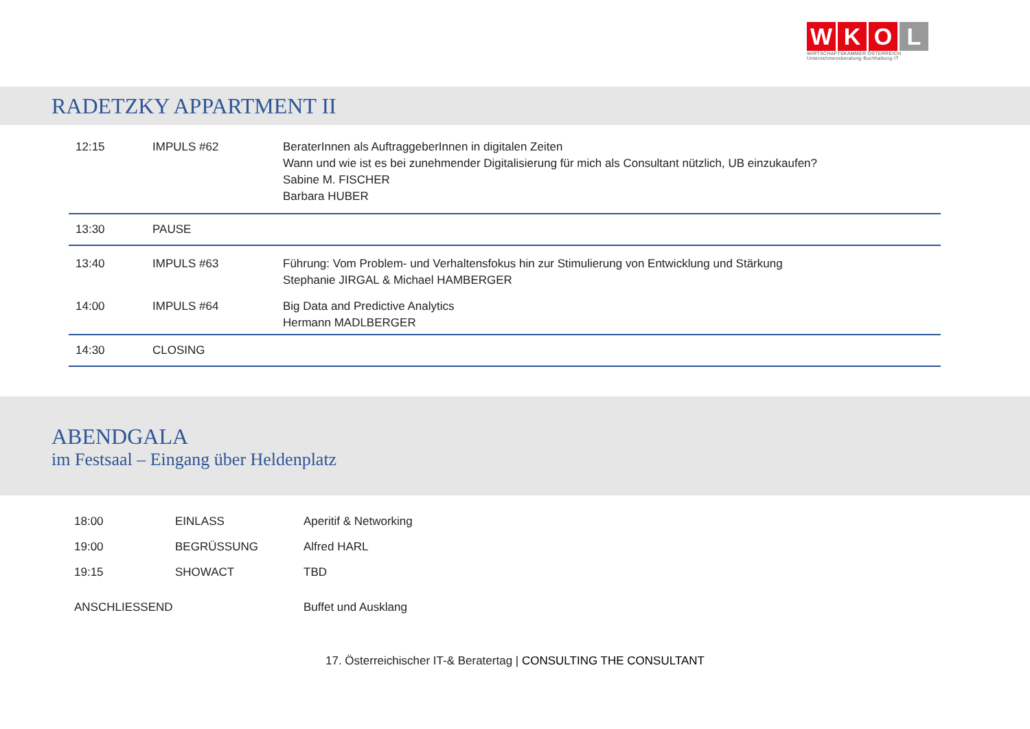W K O L
WIRTSCHAFTSKAMMER ÖSTERREICH
Unternehmensberatung·Buchhaltung·IT
RADETZKY APPARTMENT II
| 12:15 | IMPULS #62 | BeraterInnen als AuftraggeberInnen in digitalen Zeiten Wann und wie ist es bei zunehmender Digitalisierung für mich als Consultant nützlich, UB einzukaufen? Sabine M. FISCHER Barbara HUBER |
| 13:30 | PAUSE | |
| 13:40 | IMPULS #63 | Führung: Vom Problem- und Verhaltensfokus hin zur Stimulierung von Entwicklung und Stärkung Stephanie JIRGAL & Michael HAMBERGER |
| 14:00 | IMPULS #64 | Big Data and Predictive Analytics Hermann MADLBERGER |
| 14:30 | CLOSING | |
ABENDGALA
im Festsaal – Eingang über Heldenplatz
| 18:00 | EINLASS | Aperitif & Networking |
| 19:00 | BEGRÜSSUNG | Alfred HARL |
| 19:15 | SHOWACT | TBD |
| ANSCHLIESSEND | | Buffet und Ausklang |
17. Österreichischer IT-& Beratertag | CONSULTING THE CONSULTANT